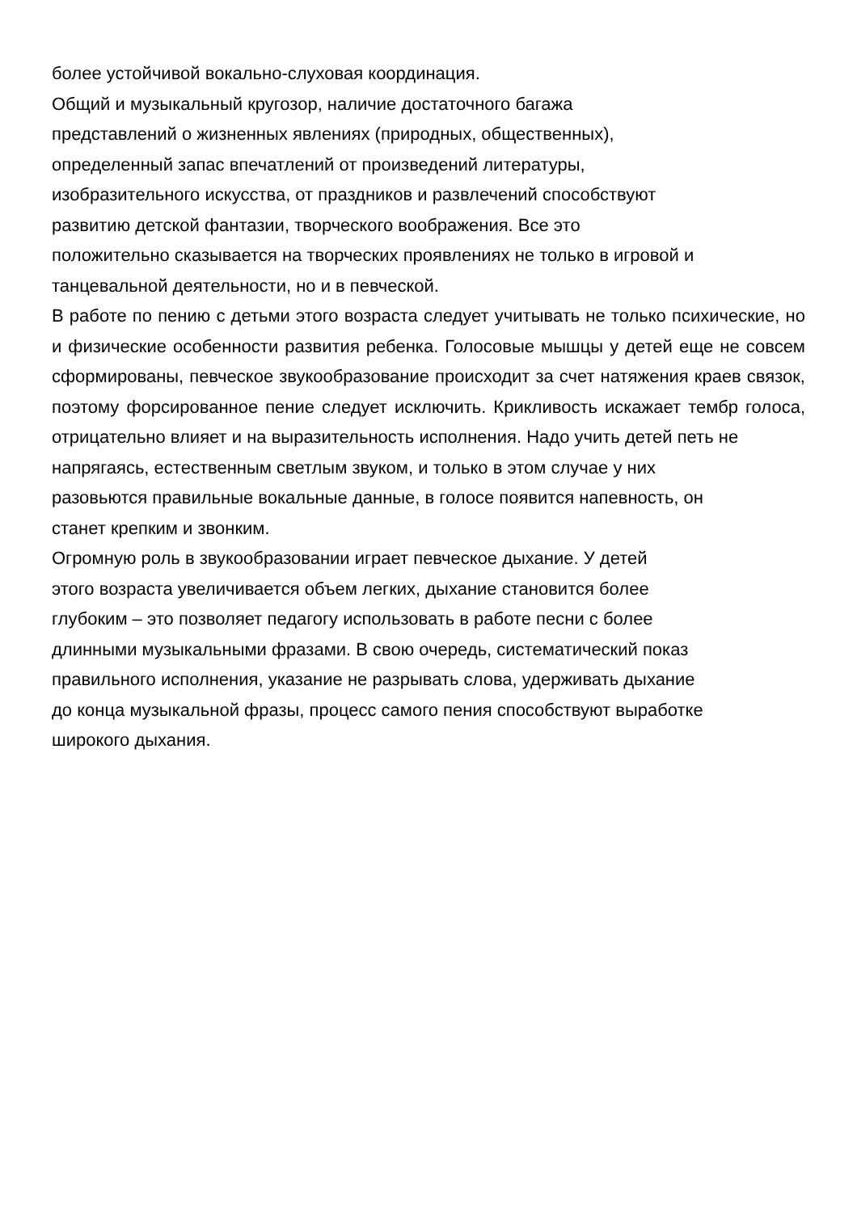более устойчивой вокально-слуховая координация.
Общий и музыкальный кругозор, наличие достаточного багажа
представлений о жизненных явлениях (природных, общественных),
определенный запас впечатлений от произведений литературы,
изобразительного искусства, от праздников и развлечений способствуют
развитию детской фантазии, творческого воображения. Все это
положительно сказывается на творческих проявлениях не только в игровой и
танцевальной деятельности, но и в певческой.
В работе по пению с детьми этого возраста следует учитывать не только психические, но и физические особенности развития ребенка. Голосовые мышцы у детей еще не совсем сформированы, певческое звукообразование происходит за счет натяжения краев связок, поэтому форсированное пение следует исключить. Крикливость искажает тембр голоса, отрицательно влияет и на выразительность исполнения. Надо учить детей петь не
напрягаясь, естественным светлым звуком, и только в этом случае у них
разовьются правильные вокальные данные, в голосе появится напевность, он
станет крепким и звонким.
Огромную роль в звукообразовании играет певческое дыхание. У детей
этого возраста увеличивается объем легких, дыхание становится более
глубоким – это позволяет педагогу использовать в работе песни с более
длинными музыкальными фразами. В свою очередь, систематический показ
правильного исполнения, указание не разрывать слова, удерживать дыхание
до конца музыкальной фразы, процесс самого пения способствуют выработке
широкого дыхания.